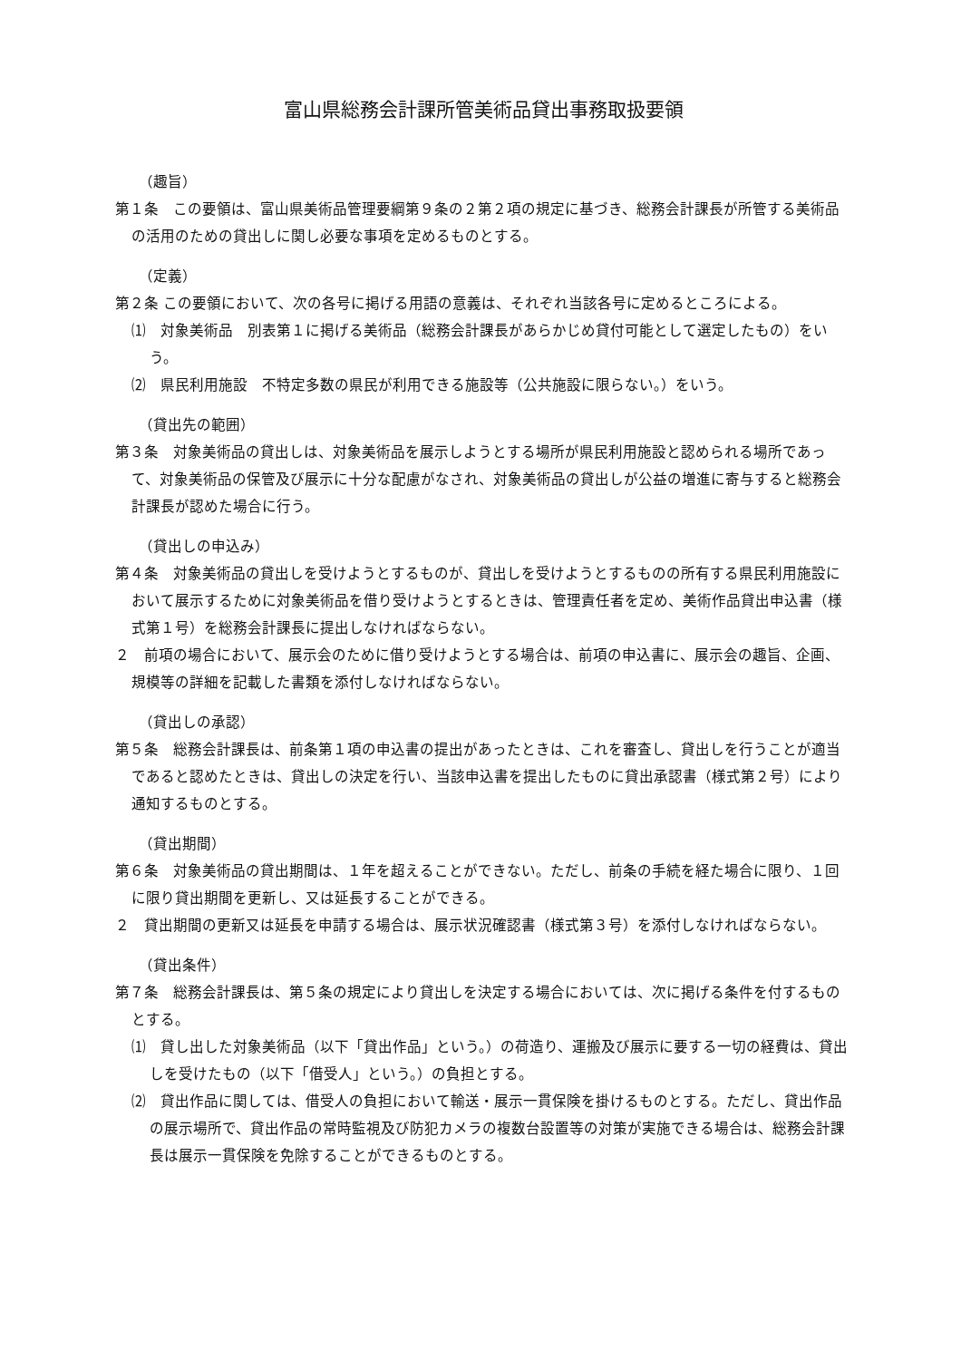富山県総務会計課所管美術品貸出事務取扱要領
（趣旨）
第１条　この要領は、富山県美術品管理要綱第９条の２第２項の規定に基づき、総務会計課長が所管する美術品の活用のための貸出しに関し必要な事項を定めるものとする。
（定義）
第２条 この要領において、次の各号に掲げる用語の意義は、それぞれ当該各号に定めるところによる。
⑴　対象美術品　別表第１に掲げる美術品（総務会計課長があらかじめ貸付可能として選定したもの）をいう。
⑵　県民利用施設　不特定多数の県民が利用できる施設等（公共施設に限らない。）をいう。
（貸出先の範囲）
第３条　対象美術品の貸出しは、対象美術品を展示しようとする場所が県民利用施設と認められる場所であって、対象美術品の保管及び展示に十分な配慮がなされ、対象美術品の貸出しが公益の増進に寄与すると総務会計課長が認めた場合に行う。
（貸出しの申込み）
第４条　対象美術品の貸出しを受けようとするものが、貸出しを受けようとするものの所有する県民利用施設において展示するために対象美術品を借り受けようとするときは、管理責任者を定め、美術作品貸出申込書（様式第１号）を総務会計課長に提出しなければならない。
２　前項の場合において、展示会のために借り受けようとする場合は、前項の申込書に、展示会の趣旨、企画、規模等の詳細を記載した書類を添付しなければならない。
（貸出しの承認）
第５条　総務会計課長は、前条第１項の申込書の提出があったときは、これを審査し、貸出しを行うことが適当であると認めたときは、貸出しの決定を行い、当該申込書を提出したものに貸出承認書（様式第２号）により通知するものとする。
（貸出期間）
第６条　対象美術品の貸出期間は、１年を超えることができない。ただし、前条の手続を経た場合に限り、１回に限り貸出期間を更新し、又は延長することができる。
２　貸出期間の更新又は延長を申請する場合は、展示状況確認書（様式第３号）を添付しなければならない。
（貸出条件）
第７条　総務会計課長は、第５条の規定により貸出しを決定する場合においては、次に掲げる条件を付するものとする。
⑴　貸し出した対象美術品（以下「貸出作品」という。）の荷造り、運搬及び展示に要する一切の経費は、貸出しを受けたもの（以下「借受人」という。）の負担とする。
⑵　貸出作品に関しては、借受人の負担において輸送・展示一貫保険を掛けるものとする。ただし、貸出作品の展示場所で、貸出作品の常時監視及び防犯カメラの複数台設置等の対策が実施できる場合は、総務会計課長は展示一貫保険を免除することができるものとする。